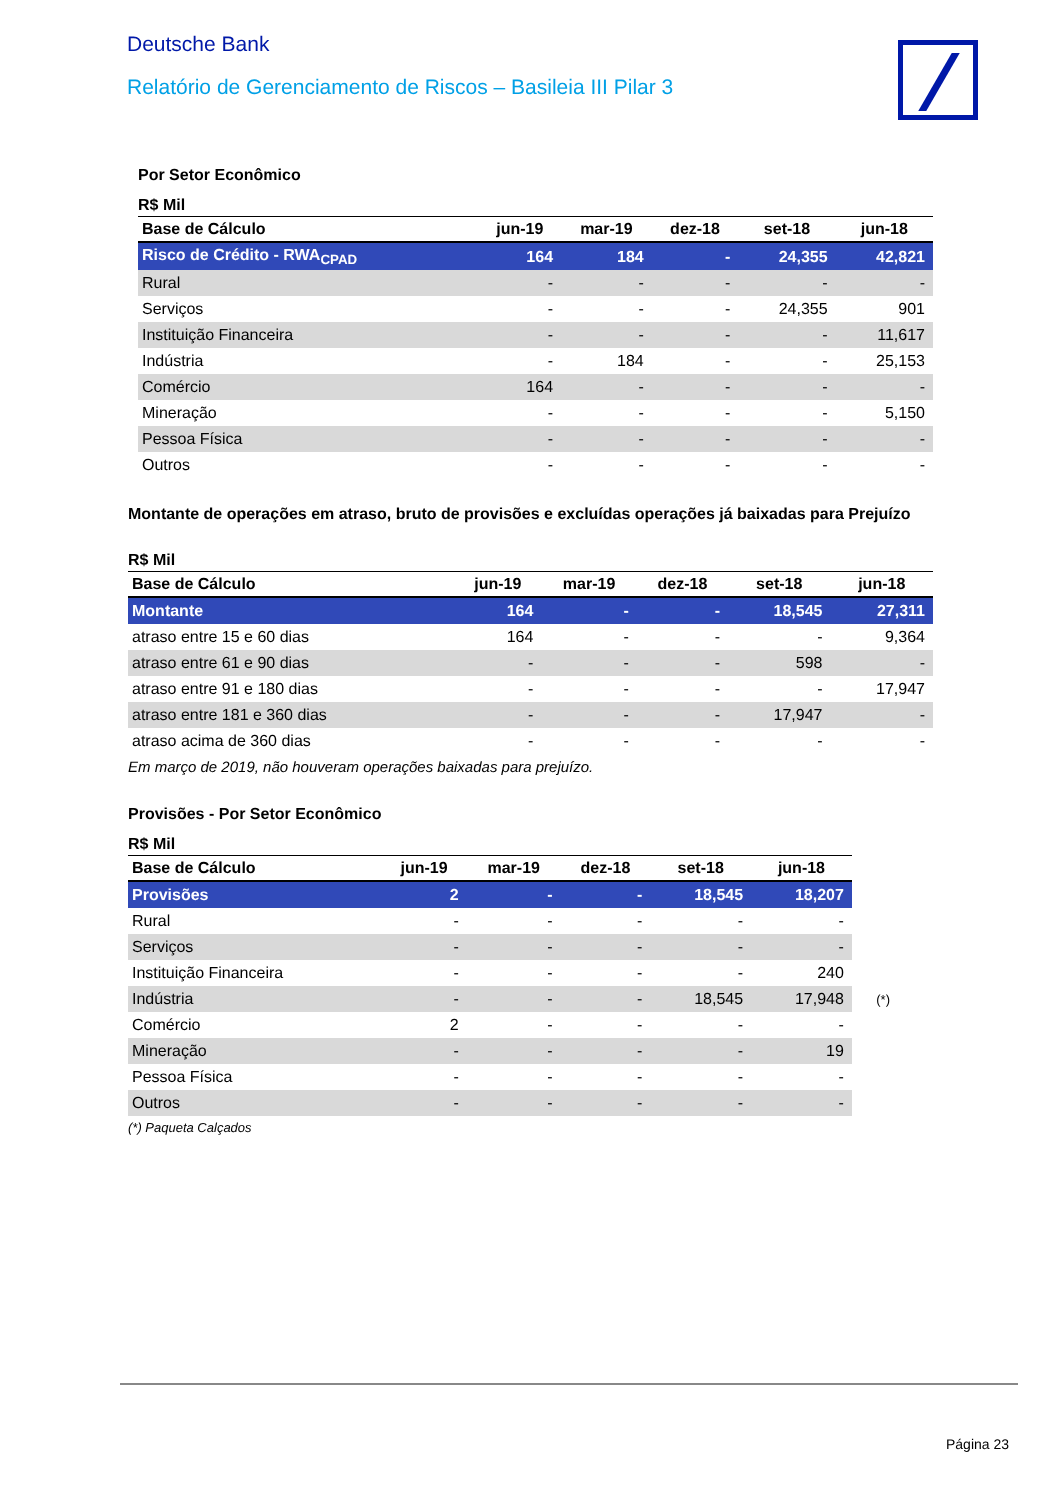Deutsche Bank
Relatório de Gerenciamento de Riscos – Basileia III Pilar 3
Por Setor Econômico
R$ Mil
| Base de Cálculo | jun-19 | mar-19 | dez-18 | set-18 | jun-18 |
| --- | --- | --- | --- | --- | --- |
| Risco de Crédito - RWA<sub>CPAD</sub> | 164 | 184 | - | 24,355 | 42,821 |
| Rural | - | - | - | - | - |
| Serviços | - | - | - | 24,355 | 901 |
| Instituição Financeira | - | - | - | - | 11,617 |
| Indústria | - | 184 | - | - | 25,153 |
| Comércio | 164 | - | - | - | - |
| Mineração | - | - | - | - | 5,150 |
| Pessoa Física | - | - | - | - | - |
| Outros | - | - | - | - | - |
Montante de operações em atraso, bruto de provisões e excluídas operações já baixadas para Prejuízo
R$ Mil
| Base de Cálculo | jun-19 | mar-19 | dez-18 | set-18 | jun-18 |
| --- | --- | --- | --- | --- | --- |
| Montante | 164 | - | - | 18,545 | 27,311 |
| atraso entre 15 e 60 dias | 164 | - | - | - | 9,364 |
| atraso entre 61 e 90 dias | - | - | - | 598 | - |
| atraso entre 91 e 180 dias | - | - | - | - | 17,947 |
| atraso entre 181 e 360 dias | - | - | - | 17,947 | - |
| atraso acima de 360 dias | - | - | - | - | - |
Em março de 2019, não houveram operações baixadas para prejuízo.
Provisões - Por Setor Econômico
R$ Mil
| Base de Cálculo | jun-19 | mar-19 | dez-18 | set-18 | jun-18 | |
| --- | --- | --- | --- | --- | --- | --- |
| Provisões | 2 | - | - | 18,545 | 18,207 | |
| Rural | - | - | - | - | - | |
| Serviços | - | - | - | - | - | |
| Instituição Financeira | - | - | - | - | 240 | |
| Indústria | - | - | - | 18,545 | 17,948 | (*) |
| Comércio | 2 | - | - | - | - | |
| Mineração | - | - | - | - | 19 | |
| Pessoa Física | - | - | - | - | - | |
| Outros | - | - | - | - | - | |
(*) Paqueta Calçados
Página 23